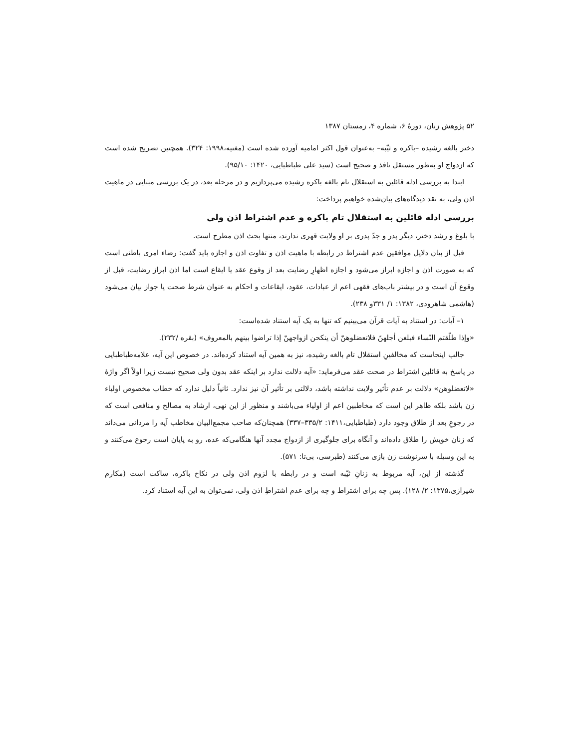۵۲ پژوهش زنان، دورهٔ ۶، شماره ۴، زمستان ۱۳۸۷
دختر بالغه رشیده –باکره و ثیّبه– به‌عنوان قول اکثر امامیه آورده شده است (مغنیه،۱۹۹۸: ۳۲۴). همچنین تصریح شده است که ازدواج او به‌طور مستقل نافذ و صحیح است (سید علی طباطبایی، ۱۴۲۰: ۹۵/۱۰).
ابتدا به بررسی ادله قائلین به استقلال تام بالغه باکره رشیده می‌پردازیم و در مرحله بعد، در یک بررسی مبنایی در ماهیت اذن ولی، به نقد دیدگاه‌های بیان‌شده خواهیم پرداخت:
بررسی ادله قائلین به استقلال تام باکره و عدم اشتراط اذن ولی
با بلوغ و رشد دختر، دیگر پدر و جدّ پدری بر او ولایت قهری ندارند، منتها بحث اذن مطرح است.
قبل از بیان دلایل موافقین عدم اشتراط در رابطه با ماهیت اذن و تفاوت اذن و اجازه باید گفت: رضاء امری باطنی است که به صورت اذن و اجازه ابراز می‌شود و اجازه اظهارِ رضایت بعد از وقوع عقد یا ایقاع است اما اذن ابراز رضایت، قبل از وقوع آن است و در بیشتر باب‌های فقهی اعم از عبادات، عقود، ایقاعات و احکام به عنوان شرط صحت یا جواز بیان می‌شود (هاشمی شاهرودی، ۱۳۸۲: ۱/ ۳۳۱و ۲۳۸).
۱– آیات: در استناد به آیات قرآن می‌بینیم که تنها به یک آیه استناد شده‌است:
«وإذا طلّقتم النّساء فبلغن أجلهنّ فلاتعضلوهنّ أن ینکحن ازواجهنّ إذا تراضوا بینهم بالمعروف» (بقره /۲۳۲).
جالب اینجاست که مخالفینِ استقلال تام بالغه رشیده، نیز به همین آیه استناد کرده‌اند. در خصوص این آیه، علامه‌طباطبایی در پاسخ به قائلین اشتراط در صحت عقد می‌فرماید: «آیه دلالت ندارد بر اینکه عقد بدون ولی صحیح نیست زیرا اولاً اگر واژهٔ «لاتعضلوهن» دلالت بر عدم تأثیر ولایت نداشته باشد، دلالتی بر تأثیر آن نیز ندارد. ثانیاً دلیل ندارد که خطاب مخصوص اولیاء زن باشد بلکه ظاهر این است که مخاطبین اعم از اولیاء می‌باشند و منظور از این نهی، ارشاد به مصالح و منافعی است که در رجوعِ بعد از طلاق وجود دارد (طباطبایی،۱۴۱۱: ۳۳۵/۲–۳۳۷) همچنان‌که صاحب مجمع‌البیان مخاطب آیه را مردانی می‌داند که زنان خویش را طلاق داده‌اند و آنگاه برای جلوگیری از ازدواج مجدد آنها هنگامی‌که عده، رو به پایان است رجوع می‌کنند و به این وسیله با سرنوشت زن بازی می‌کنند (طبرسی، بی‌تا: ۵۷۱).
گذشته از این، آیه مربوط به زنانِ ثیّبه است و در رابطه با لزوم اذن ولی در نکاح باکره، ساکت است (مکارم شیرازی،۱۳۷۵: ۲/ ۱۲۸). پس چه برای اشتراط و چه برای عدم اشتراطِ اذن ولی، نمی‌توان به این آیه استناد کرد.